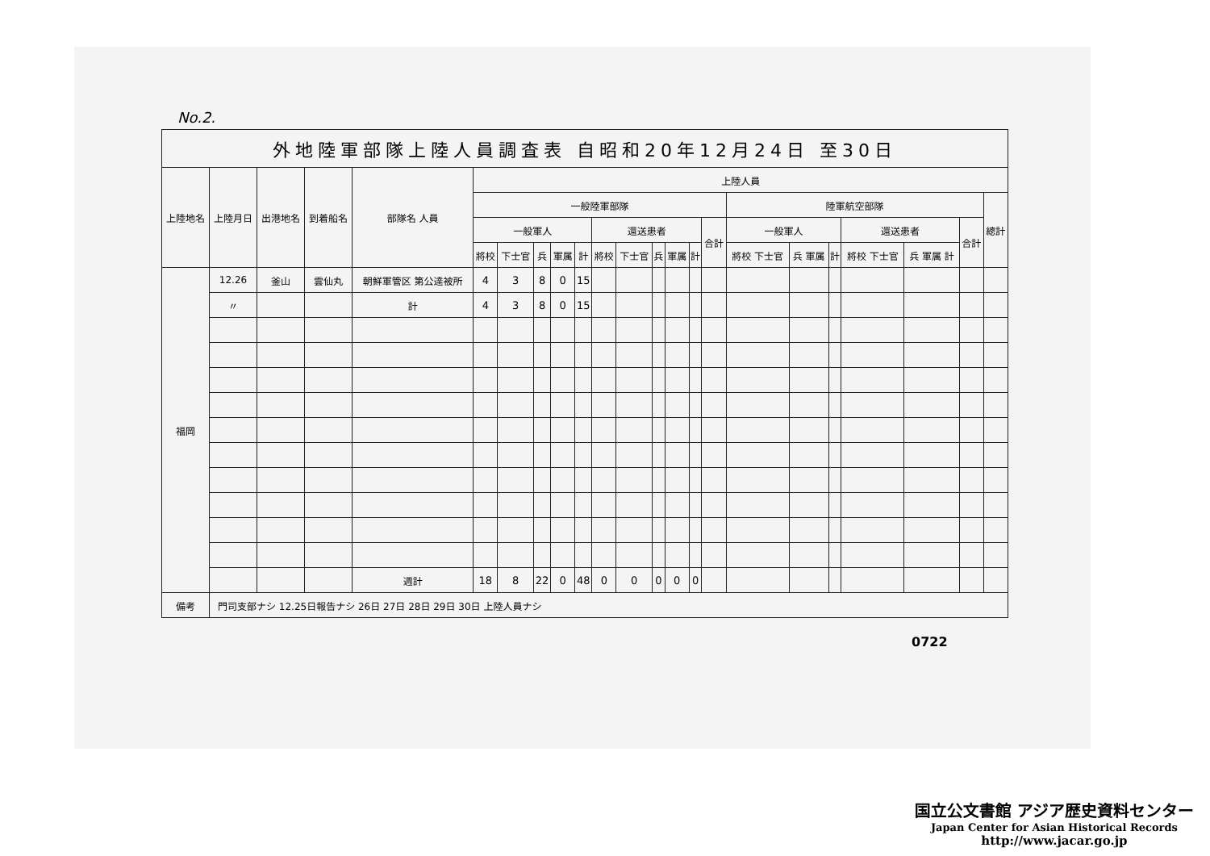No.2.
| 外地陸軍部隊上陸人員調査表 自昭和20年12月24日 至30日 | | | | | | | | | | | | | | | | | | | | | | |
| --- | --- | --- | --- | --- | --- | --- | --- | --- | --- | --- | --- | --- | --- | --- | --- | --- | --- | --- | --- | --- | --- | --- |
| 上陸地名 | 上陸月日 | 出港地名 | 到着船名 | 部隊名 人員 | 上陸人員 | | | | | | | | | | | | | | | | | |
| | | | | | 一般陸軍部隊 | | | | | | | | | | | 陸軍航空部隊 | | | | | | 總計 |
| | | | | | 一般軍人 | | | | | 還送患者 | | | | | 合計 | 一般軍人 | | | 還送患者 | | 合計 | |
| | | | | | 將校 | 下士官 | 兵 | 軍属 | 計 | 將校 | 下士官 | 兵 | 軍属 | 計 | | 將校 下士官 | 兵 軍属 | 計 | 將校 下士官 | 兵 軍属 計 | | |
| 福岡 | 12.26 | 釜山 | 雲仙丸 | 朝鮮軍管区 第公達被所 | 4 | 3 | 8 | 0 | 15 | | | | | | | | | | | | | |
| | 〃 | | | 計 | 4 | 3 | 8 | 0 | 15 | | | | | | | | | | | | | |
| | | | | 週計 | 18 | 8 | 22 | 0 | 48 | 0 | 0 | 0 | 0 | 0 | | | | | | | | |
| 備考 | 門司支部ナシ 12.25日報告ナシ 26日 27日 28日 29日 30日 上陸人員ナシ | | | | | | | | | | | | | | | | | | | | | |
0722
国立公文書館 アジア歴史資料センター
Japan Center for Asian Historical Records
http://www.jacar.go.jp